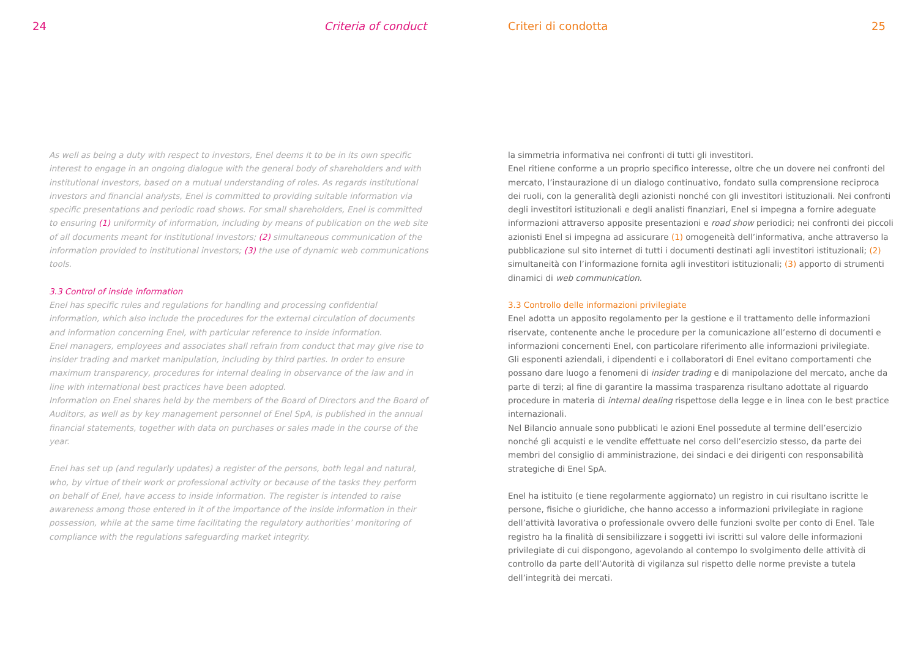24 Criteria of conduct
As well as being a duty with respect to investors, Enel deems it to be in its own specific interest to engage in an ongoing dialogue with the general body of shareholders and with institutional investors, based on a mutual understanding of roles. As regards institutional investors and financial analysts, Enel is committed to providing suitable information via specific presentations and periodic road shows. For small shareholders, Enel is committed to ensuring (1) uniformity of information, including by means of publication on the web site of all documents meant for institutional investors; (2) simultaneous communication of the information provided to institutional investors; (3) the use of dynamic web communications tools.
3.3 Control of inside information
Enel has specific rules and regulations for handling and processing confidential information, which also include the procedures for the external circulation of documents and information concerning Enel, with particular reference to inside information.
Enel managers, employees and associates shall refrain from conduct that may give rise to insider trading and market manipulation, including by third parties. In order to ensure maximum transparency, procedures for internal dealing in observance of the law and in line with international best practices have been adopted.
Information on Enel shares held by the members of the Board of Directors and the Board of Auditors, as well as by key management personnel of Enel SpA, is published in the annual financial statements, together with data on purchases or sales made in the course of the year.
Enel has set up (and regularly updates) a register of the persons, both legal and natural, who, by virtue of their work or professional activity or because of the tasks they perform on behalf of Enel, have access to inside information. The register is intended to raise awareness among those entered in it of the importance of the inside information in their possession, while at the same time facilitating the regulatory authorities’ monitoring of compliance with the regulations safeguarding market integrity.
Criteri di condotta 25
la simmetria informativa nei confronti di tutti gli investitori.
Enel ritiene conforme a un proprio specifico interesse, oltre che un dovere nei confronti del mercato, l’instaurazione di un dialogo continuativo, fondato sulla comprensione reciproca dei ruoli, con la generalità degli azionisti nonché con gli investitori istituzionali. Nei confronti degli investitori istituzionali e degli analisti finanziari, Enel si impegna a fornire adeguate informazioni attraverso apposite presentazioni e road show periodici; nei confronti dei piccoli azionisti Enel si impegna ad assicurare (1) omogeneità dell’informativa, anche attraverso la pubblicazione sul sito internet di tutti i documenti destinati agli investitori istituzionali; (2) simultaneità con l’informazione fornita agli investitori istituzionali; (3) apporto di strumenti dinamici di web communication.
3.3 Controllo delle informazioni privilegiate
Enel adotta un apposito regolamento per la gestione e il trattamento delle informazioni riservate, contenente anche le procedure per la comunicazione all’esterno di documenti e informazioni concernenti Enel, con particolare riferimento alle informazioni privilegiate.
Gli esponenti aziendali, i dipendenti e i collaboratori di Enel evitano comportamenti che possano dare luogo a fenomeni di insider trading e di manipolazione del mercato, anche da parte di terzi; al fine di garantire la massima trasparenza risultano adottate al riguardo procedure in materia di internal dealing rispettose della legge e in linea con le best practice internazionali.
Nel Bilancio annuale sono pubblicati le azioni Enel possedute al termine dell’esercizio nonché gli acquisti e le vendite effettuate nel corso dell’esercizio stesso, da parte dei membri del consiglio di amministrazione, dei sindaci e dei dirigenti con responsabilità strategiche di Enel SpA.
Enel ha istituito (e tiene regolarmente aggiornato) un registro in cui risultano iscritte le persone, fisiche o giuridiche, che hanno accesso a informazioni privilegiate in ragione dell’attività lavorativa o professionale ovvero delle funzioni svolte per conto di Enel. Tale registro ha la finalità di sensibilizzare i soggetti ivi iscritti sul valore delle informazioni privilegiate di cui dispongono, agevolando al contempo lo svolgimento delle attività di controllo da parte dell’Autorità di vigilanza sul rispetto delle norme previste a tutela dell’integrità dei mercati.